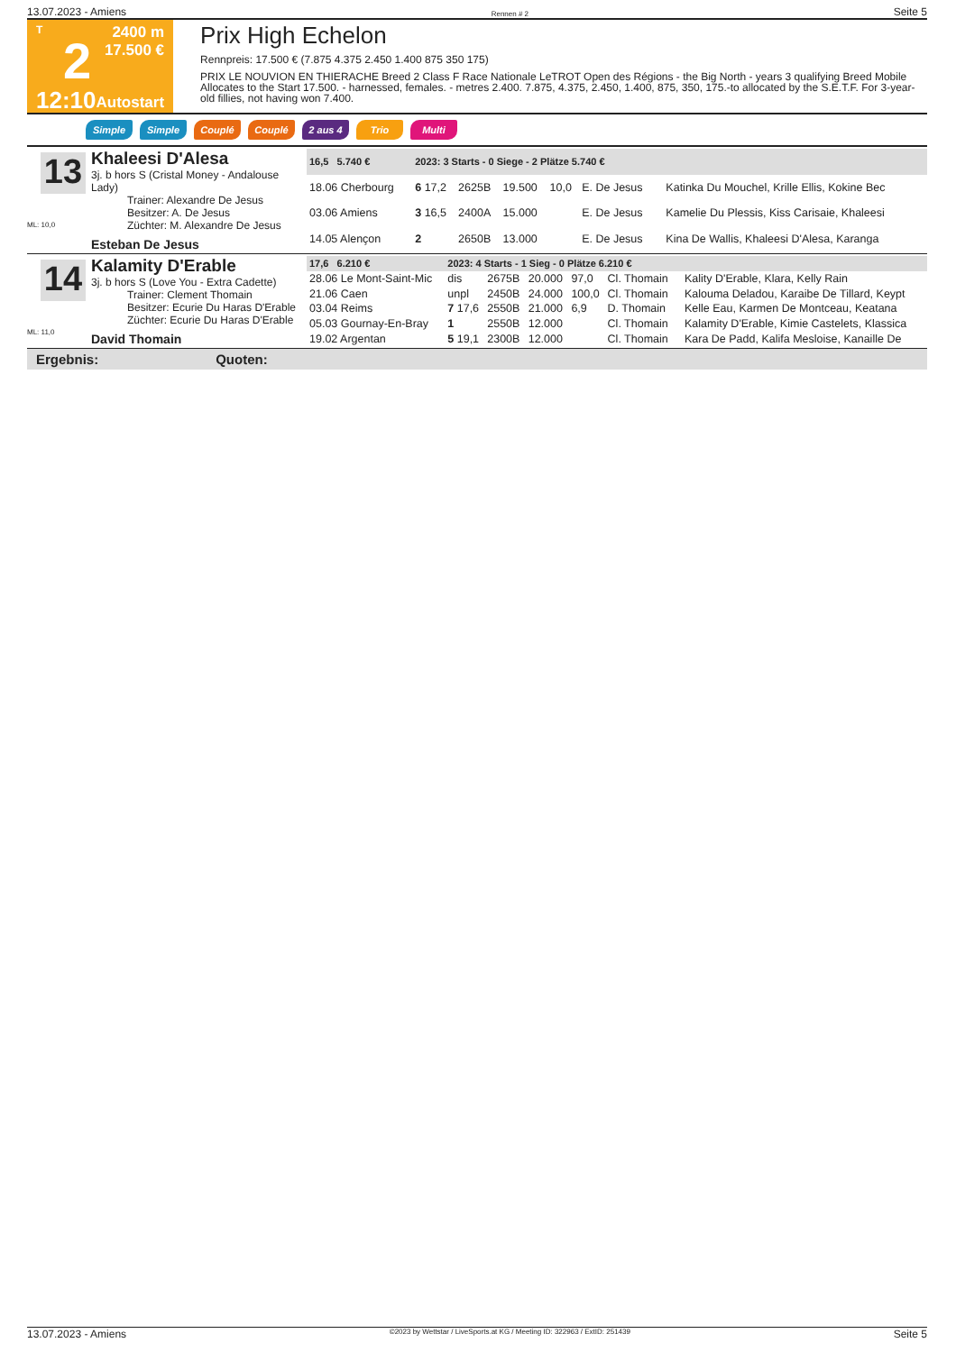13.07.2023 - Amiens Rennen # 2 Seite 5
T
2
12:10
2400 m
17.500 €
Autostart
Prix High Echelon
Rennpreis: 17.500 € (7.875 4.375 2.450 1.400 875 350 175)
PRIX LE NOUVION EN THIERACHE Breed 2 Class F Race Nationale LeTROT Open des Régions - the Big North - years 3 qualifying Breed Mobile Allocates to the Start 17.500. - harnessed, females. - metres 2.400. 7.875, 4.375, 2.450, 1.400, 875, 350, 175.-to allocated by the S.E.T.F. For 3-year-old fillies, not having won 7.400.
Simple Simple Couplé Couplé 2 aus 4 Trio Multi
13
ML: 10,0
Khaleesi D'Alesa
3j. b hors S (Cristal Money - Andalouse Lady)
Trainer: Alexandre De Jesus
Besitzer: A. De Jesus
Züchter: M. Alexandre De Jesus
Esteban De Jesus
| 16,5 5.740 € | 2023: 3 Starts - 0 Siege - 2 Plätze 5.740 € | | | | | | |
| --- | --- | --- | --- | --- | --- | --- | --- |
| 18.06 Cherbourg | 6 17,2 | 2625B | 19.500 | 10,0 | E. De Jesus | | Katinka Du Mouchel, Krille Ellis, Kokine Bec |
| 03.06 Amiens | 3 16,5 | 2400A | 15.000 | | E. De Jesus | | Kamelie Du Plessis, Kiss Carisaie, Khaleesi |
| 14.05 Alençon | 2 | 2650B | 13.000 | | E. De Jesus | | Kina De Wallis, Khaleesi D'Alesa, Karanga |
14
ML: 11,0
Kalamity D'Erable
3j. b hors S (Love You - Extra Cadette)
Trainer: Clement Thomain
Besitzer: Ecurie Du Haras D'Erable
Züchter: Ecurie Du Haras D'Erable
David Thomain
| 17,6 6.210 € | 2023: 4 Starts - 1 Sieg - 0 Plätze 6.210 € | | | | | | |
| --- | --- | --- | --- | --- | --- | --- | --- |
| 28.06 Le Mont-Saint-Mic | dis | 2675B | 20.000 | 97,0 | Cl. Thomain | | Kality D'Erable, Klara, Kelly Rain |
| 21.06 Caen | unpl | 2450B | 24.000 | 100,0 | Cl. Thomain | | Kalouma Deladou, Karaibe De Tillard, Keypt |
| 03.04 Reims | 7 17,6 | 2550B | 21.000 | 6,9 | D. Thomain | | Kelle Eau, Karmen De Montceau, Keatana |
| 05.03 Gournay-En-Bray | 1 | 2550B | 12.000 | | Cl. Thomain | | Kalamity D'Erable, Kimie Castelets, Klassica |
| 19.02 Argentan | 5 19,1 | 2300B | 12.000 | | Cl. Thomain | | Kara De Padd, Kalifa Mesloise, Kanaille De |
Ergebnis: Quoten:
13.07.2023 - Amiens ©2023 by Wettstar / LiveSports.at KG / Meeting ID: 322963 / ExtID: 251439 Seite 5